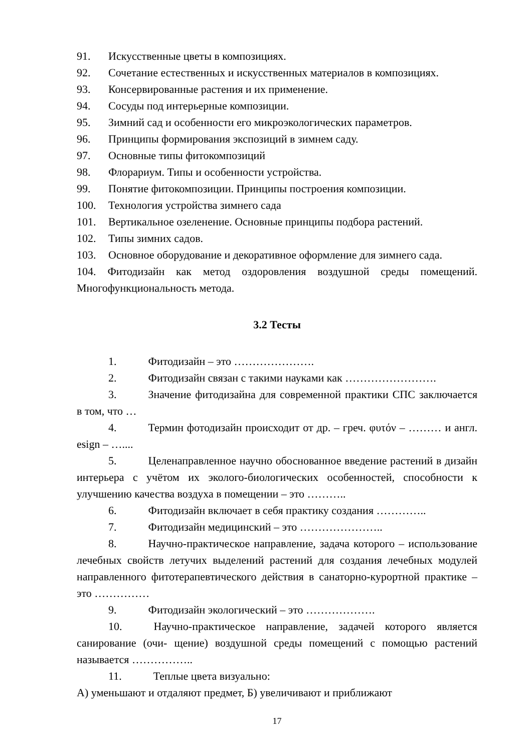91. Искусственные цветы в композициях.
92. Сочетание естественных и искусственных материалов в композициях.
93. Консервированные растения и их применение.
94. Сосуды под интерьерные композиции.
95. Зимний сад и особенности его микроэкологических параметров.
96. Принципы формирования экспозиций в зимнем саду.
97. Основные типы фитокомпозиций
98. Флорариум. Типы и особенности устройства.
99. Понятие фитокомпозиции. Принципы построения композиции.
100. Технология устройства зимнего сада
101. Вертикальное озеленение. Основные принципы подбора растений.
102. Типы зимних садов.
103. Основное оборудование и декоративное оформление для зимнего сада.
104. Фитодизайн как метод оздоровления воздушной среды помещений. Многофункциональность метода.
3.2 Тесты
1. Фитодизайн – это ………………….
2. Фитодизайн связан с такими науками как …………………….
3. Значение фитодизайна для современной практики СПС заключается в том, что …
4. Термин фотодизайн происходит от др. – греч. φυτόν – ……… и англ. esign – …....
5. Целенаправленное научно обоснованное введение растений в дизайн интерьера с учётом их эколого-биологических особенностей, способности к улучшению качества воздуха в помещении – это ………..
6. Фитодизайн включает в себя практику создания …………..
7. Фитодизайн медицинский – это …………………..
8. Научно-практическое направление, задача которого – использование лечебных свойств летучих выделений растений для создания лечебных модулей направленного фитотерапевтического действия в санаторно-курортной практике – это ……………
9. Фитодизайн экологический – это ……………….
10. Научно-практическое направление, задачей которого является санирование (очи- щение) воздушной среды помещений с помощью растений называется ……………..
11. Теплые цвета визуально:
А) уменьшают и отдаляют предмет, Б) увеличивают и приближают
17